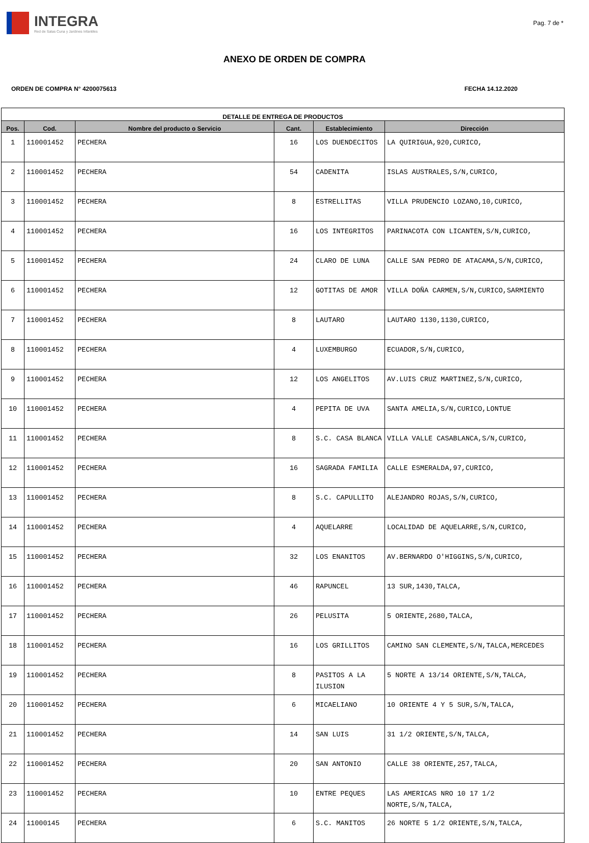INTEGRA
Red de Salas Cuna y Jardines Infantiles
Pag. 7 de *
ANEXO DE ORDEN DE COMPRA
ORDEN DE COMPRA N° 4200075613 FECHA 14.12.2020
| DETALLE DE ENTREGA DE PRODUCTOS | | | | | |
| --- | --- | --- | --- | --- | --- |
| Pos. | Cod. | Nombre del producto o Servicio | Cant. | Establecimiento | Dirección |
| 1 | 110001452 | PECHERA | 16 | LOS DUENDECITOS | LA QUIRIGUA,920,CURICO, |
| 2 | 110001452 | PECHERA | 54 | CADENITA | ISLAS AUSTRALES,S/N,CURICO, |
| 3 | 110001452 | PECHERA | 8 | ESTRELLITAS | VILLA PRUDENCIO LOZANO,10,CURICO, |
| 4 | 110001452 | PECHERA | 16 | LOS INTEGRITOS | PARINACOTA CON LICANTEN,S/N,CURICO, |
| 5 | 110001452 | PECHERA | 24 | CLARO DE LUNA | CALLE SAN PEDRO DE ATACAMA,S/N,CURICO, |
| 6 | 110001452 | PECHERA | 12 | GOTITAS DE AMOR | VILLA DOÑA CARMEN,S/N,CURICO,SARMIENTO |
| 7 | 110001452 | PECHERA | 8 | LAUTARO | LAUTARO 1130,1130,CURICO, |
| 8 | 110001452 | PECHERA | 4 | LUXEMBURGO | ECUADOR,S/N,CURICO, |
| 9 | 110001452 | PECHERA | 12 | LOS ANGELITOS | AV.LUIS CRUZ MARTINEZ,S/N,CURICO, |
| 10 | 110001452 | PECHERA | 4 | PEPITA DE UVA | SANTA AMELIA,S/N,CURICO,LONTUE |
| 11 | 110001452 | PECHERA | 8 | S.C. CASA BLANCA | VILLA VALLE CASABLANCA,S/N,CURICO, |
| 12 | 110001452 | PECHERA | 16 | SAGRADA FAMILIA | CALLE ESMERALDA,97,CURICO, |
| 13 | 110001452 | PECHERA | 8 | S.C. CAPULLITO | ALEJANDRO ROJAS,S/N,CURICO, |
| 14 | 110001452 | PECHERA | 4 | AQUELARRE | LOCALIDAD DE AQUELARRE,S/N,CURICO, |
| 15 | 110001452 | PECHERA | 32 | LOS ENANITOS | AV.BERNARDO O'HIGGINS,S/N,CURICO, |
| 16 | 110001452 | PECHERA | 46 | RAPUNCEL | 13 SUR,1430,TALCA, |
| 17 | 110001452 | PECHERA | 26 | PELUSITA | 5 ORIENTE,2680,TALCA, |
| 18 | 110001452 | PECHERA | 16 | LOS GRILLITOS | CAMINO SAN CLEMENTE,S/N,TALCA,MERCEDES |
| 19 | 110001452 | PECHERA | 8 | PASITOS A LA ILUSION | 5 NORTE A 13/14 ORIENTE,S/N,TALCA, |
| 20 | 110001452 | PECHERA | 6 | MICAELIANO | 10 ORIENTE 4 Y 5 SUR,S/N,TALCA, |
| 21 | 110001452 | PECHERA | 14 | SAN LUIS | 31 1/2 ORIENTE,S/N,TALCA, |
| 22 | 110001452 | PECHERA | 20 | SAN ANTONIO | CALLE 38 ORIENTE,257,TALCA, |
| 23 | 110001452 | PECHERA | 10 | ENTRE PEQUES | LAS AMERICAS NRO 10 17 1/2 NORTE,S/N,TALCA, |
| 24 | 11000145 | PECHERA | 6 | S.C. MANITOS | 26 NORTE 5 1/2 ORIENTE,S/N,TALCA, |